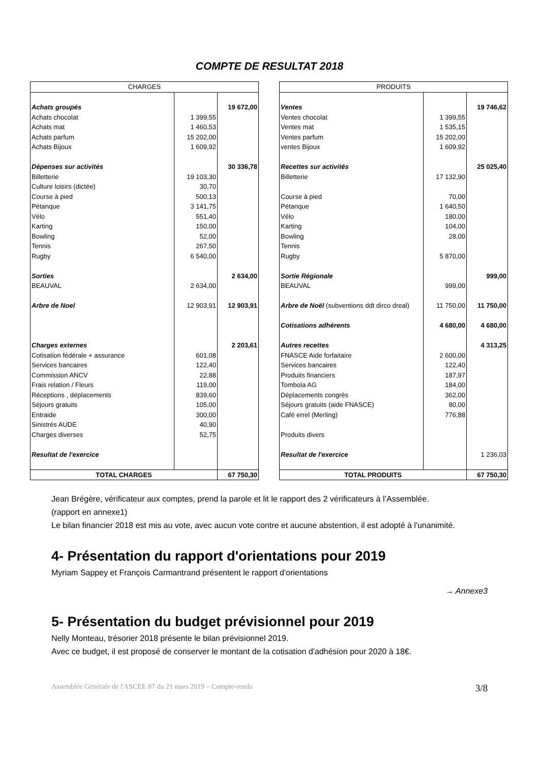COMPTE DE RESULTAT 2018
| CHARGES | | |
| --- | --- | --- |
| Achats groupés | | 19 672,00 |
| Achats chocolat | 1 399,55 | |
| Achats mat | 1 460,53 | |
| Achats parfum | 15 202,00 | |
| Achats Bijoux | 1 609,92 | |
| Dépenses sur activités | | 30 336,78 |
| Billetterie | 19 103,30 | |
| Culture loisirs (dictée) | 30,70 | |
| Course à pied | 500,13 | |
| Pétanque | 3 141,75 | |
| Vélo | 551,40 | |
| Karting | 150,00 | |
| Bowling | 52,00 | |
| Tennis | 267,50 | |
| Rugby | 6 540,00 | |
| Sorties | | 2 634,00 |
| BEAUVAL | 2 634,00 | |
| Arbre de Noel | 12 903,91 | 12 903,91 |
| Charges externes | | 2 203,61 |
| Cotisation fédérale + assurance | 601,08 | |
| Services bancaires | 122,40 | |
| Commission ANCV | 22,88 | |
| Frais relation / Fleurs | 119,00 | |
| Réceptions , déplacements | 839,60 | |
| Séjours gratuits | 105,00 | |
| Entraide | 300,00 | |
| Sinistrés AUDE | 40,90 | |
| Charges diverses | 52,75 | |
| Resultat de l'exercice | | |
| TOTAL CHARGES | | 67 750,30 |
| PRODUITS | | |
| --- | --- | --- |
| Ventes | | 19 746,62 |
| Ventes chocolat | 1 399,55 | |
| Ventes mat | 1 535,15 | |
| Ventes parfum | 15 202,00 | |
| ventes Bijoux | 1 609,92 | |
| Recettes sur activités | | 25 025,40 |
| Billetterie | 17 132,90 | |
| Course à pied | 70,00 | |
| Pétanque | 1 640,50 | |
| Vélo | 180,00 | |
| Karting | 104,00 | |
| Bowling | 28,00 | |
| Tennis | | |
| Rugby | 5 870,00 | |
| Sortie Régionale | | 999,00 |
| BEAUVAL | 999,00 | |
| Arbre de Noël (subventions ddt dirco dreal) | 11 750,00 | 11 750,00 |
| Cotisations adhérents | 4 680,00 | 4 680,00 |
| Autres recettes | | 4 313,25 |
| FNASCE Aide forfaitaire | 2 600,00 | |
| Services bancaires | 122,40 | |
| Produits financiers | 187,97 | |
| Tombola AG | 184,00 | |
| Déplacements congrès | 362,00 | |
| Séjours gratuits (aide FNASCE) | 80,00 | |
| Café errel (Merling) | 776,88 | |
| Produits divers | | |
| Resultat de l'exercice | | 1 236,03 |
| TOTAL PRODUITS | | 67 750,30 |
Jean Brégère, vérificateur aux comptes, prend la parole et lit le rapport des 2 vérificateurs à l’Assemblée.
(rapport en annexe1)
Le bilan financier 2018 est mis au vote, avec aucun vote contre et aucune abstention, il est adopté à l'unanimité.
4- Présentation du rapport d'orientations pour 2019
Myriam Sappey et François Carmantrand présentent le rapport d'orientations
→ Annexe3
5- Présentation du budget prévisionnel pour 2019
Nelly Monteau, trésorier 2018 présente le bilan prévisionnel 2019.
Avec ce budget, il est proposé de conserver le montant de la cotisation d'adhésion pour 2020 à 18€.
Assemblée Générale de l'ASCEE 87 du 21 mars 2019 – Compte-rendu 3/8